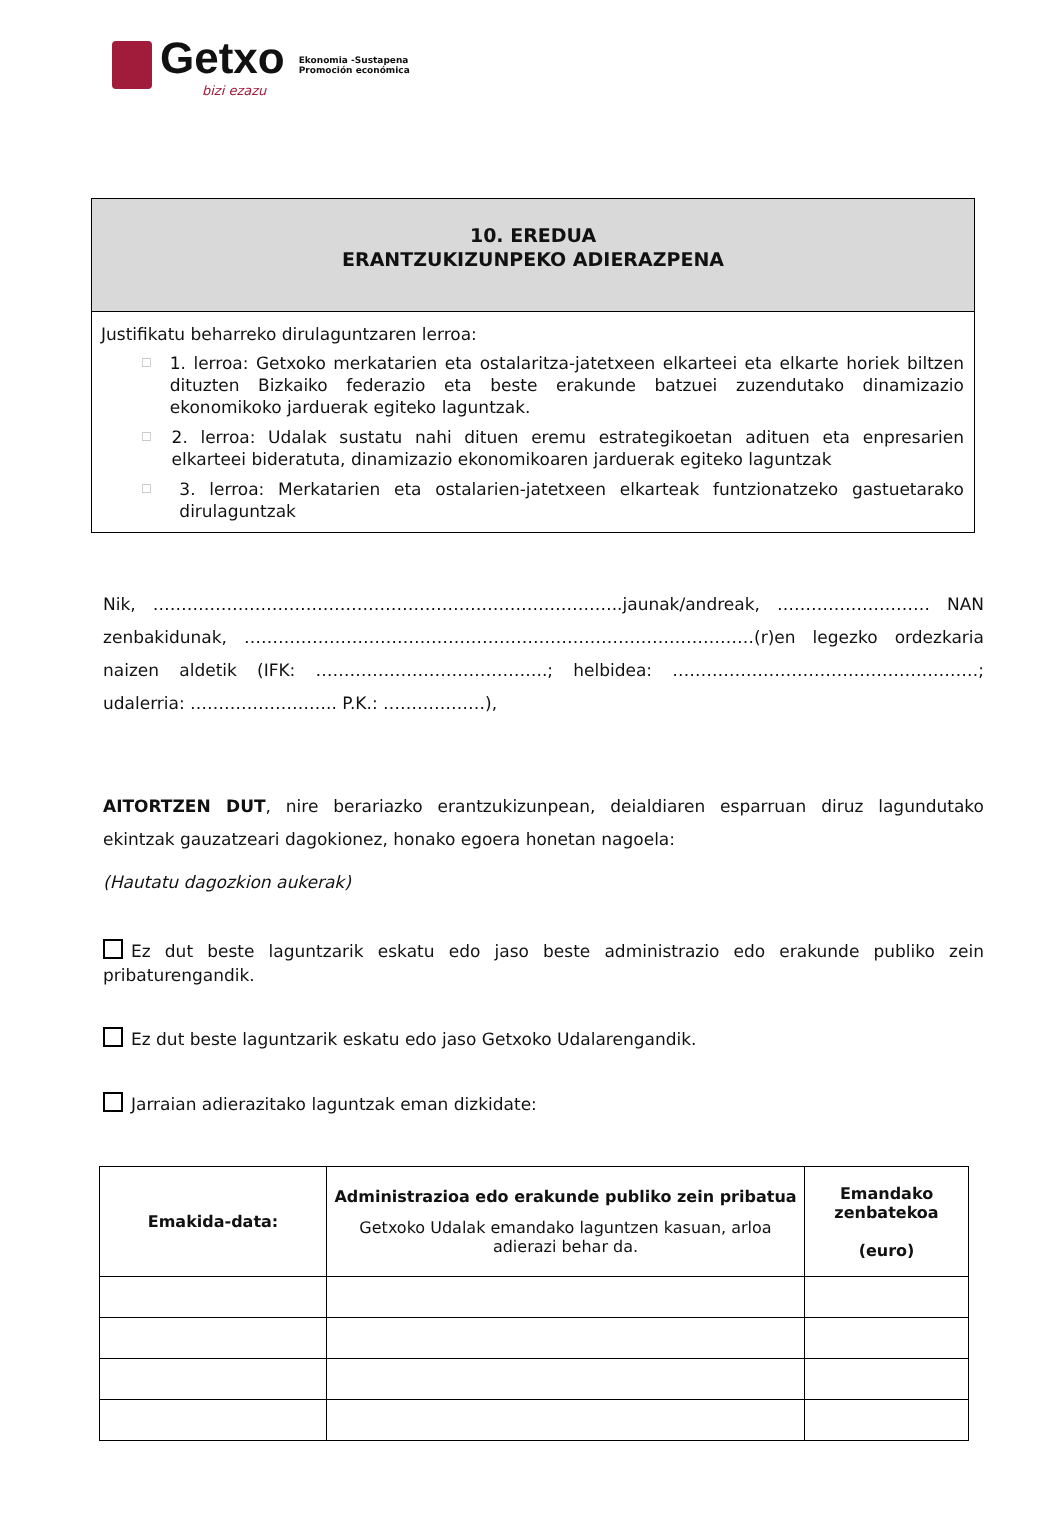Getxo
bizi ezazu
Ekonomia -Sustapena
Promoción económica
10. EREDUA
ERANTZUKIZUNPEKO ADIERAZPENA
Justifikatu beharreko dirulaguntzaren lerroa:
☐
1. lerroa: Getxoko merkatarien eta ostalaritza-jatetxeen elkarteei eta elkarte horiek biltzen dituzten Bizkaiko federazio eta beste erakunde batzuei zuzendutako dinamizazio ekonomikoko jarduerak egiteko laguntzak.
☐
2. lerroa: Udalak sustatu nahi dituen eremu estrategikoetan adituen eta enpresarien elkarteei bideratuta, dinamizazio ekonomikoaren jarduerak egiteko laguntzak
☐
3. lerroa: Merkatarien eta ostalarien-jatetxeen elkarteak funtzionatzeko gastuetarako dirulaguntzak
Nik, ………………………………………………………………………..jaunak/andreak, ……………………… NAN zenbakidunak, ………………………………………………………………………………(r)en legezko ordezkaria naizen aldetik (IFK: …………………………………..; helbidea: ………………………………………………; udalerria: …………………….. P.K.: ………………),
AITORTZEN DUT, nire berariazko erantzukizunpean, deialdiaren esparruan diruz lagundutako ekintzak gauzatzeari dagokionez, honako egoera honetan nagoela:
(Hautatu dagozkion aukerak)
Ez dut beste laguntzarik eskatu edo jaso beste administrazio edo erakunde publiko zein pribaturengandik.
Ez dut beste laguntzarik eskatu edo jaso Getxoko Udalarengandik.
Jarraian adierazitako laguntzak eman dizkidate:
| Emakida-data: | Administrazioa edo erakunde publiko zein pribatua Getxoko Udalak emandako laguntzen kasuan, arloa adierazi behar da. | Emandako zenbatekoa (euro) |
| --- | --- | --- |